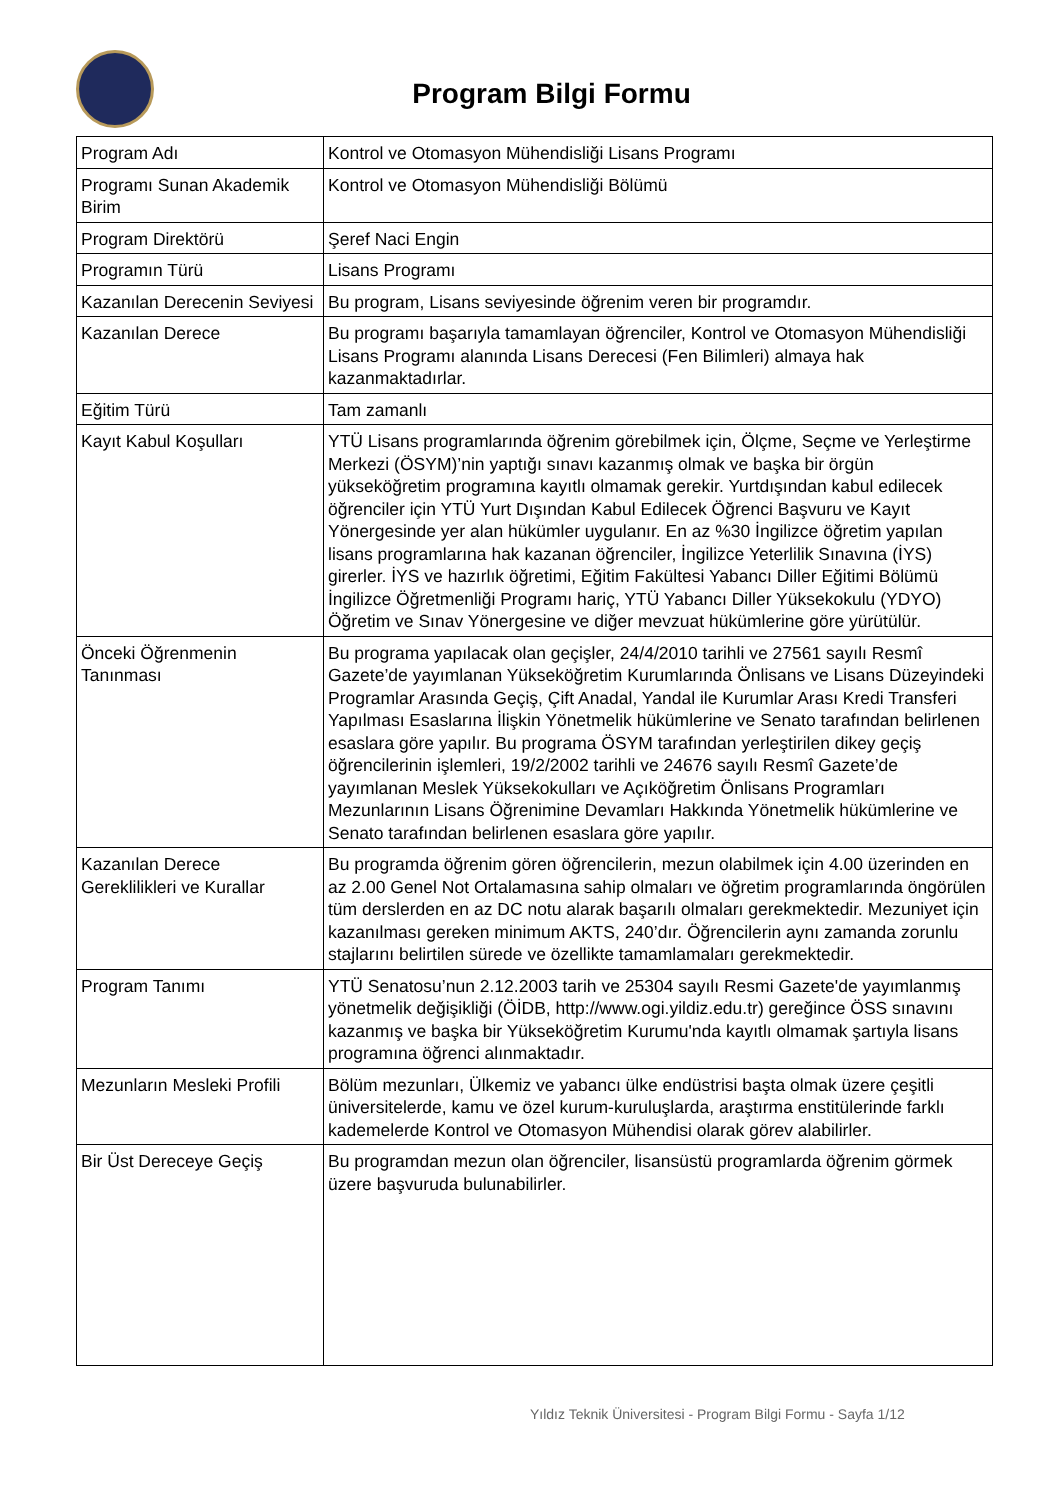Program Bilgi Formu
| Program Adı | Kontrol ve Otomasyon Mühendisliği Lisans Programı |
| Programı Sunan Akademik Birim | Kontrol ve Otomasyon Mühendisliği Bölümü |
| Program Direktörü | Şeref Naci Engin |
| Programın Türü | Lisans Programı |
| Kazanılan Derecenin Seviyesi | Bu program, Lisans seviyesinde öğrenim veren bir programdır. |
| Kazanılan Derece | Bu programı başarıyla tamamlayan öğrenciler, Kontrol ve Otomasyon Mühendisliği Lisans Programı alanında Lisans Derecesi (Fen Bilimleri) almaya hak kazanmaktadırlar. |
| Eğitim Türü | Tam zamanlı |
| Kayıt Kabul Koşulları | YTÜ Lisans programlarında öğrenim görebilmek için, Ölçme, Seçme ve Yerleştirme Merkezi (ÖSYM)’nin yaptığı sınavı kazanmış olmak ve başka bir örgün yükseköğretim programına kayıtlı olmamak gerekir. Yurtdışından kabul edilecek öğrenciler için YTÜ Yurt Dışından Kabul Edilecek Öğrenci Başvuru ve Kayıt Yönergesinde yer alan hükümler uygulanır. En az %30 İngilizce öğretim yapılan lisans programlarına hak kazanan öğrenciler, İngilizce Yeterlilik Sınavına (İYS) girerler. İYS ve hazırlık öğretimi, Eğitim Fakültesi Yabancı Diller Eğitimi Bölümü İngilizce Öğretmenliği Programı hariç, YTÜ Yabancı Diller Yüksekokulu (YDYO) Öğretim ve Sınav Yönergesine ve diğer mevzuat hükümlerine göre yürütülür. |
| Önceki Öğrenmenin Tanınması | Bu programa yapılacak olan geçişler, 24/4/2010 tarihli ve 27561 sayılı Resmî Gazete’de yayımlanan Yükseköğretim Kurumlarında Önlisans ve Lisans Düzeyindeki Programlar Arasında Geçiş, Çift Anadal, Yandal ile Kurumlar Arası Kredi Transferi Yapılması Esaslarına İlişkin Yönetmelik hükümlerine ve Senato tarafından belirlenen esaslara göre yapılır. Bu programa ÖSYM tarafından yerleştirilen dikey geçiş öğrencilerinin işlemleri, 19/2/2002 tarihli ve 24676 sayılı Resmî Gazete’de yayımlanan Meslek Yüksekokulları ve Açıköğretim Önlisans Programları Mezunlarının Lisans Öğrenimine Devamları Hakkında Yönetmelik hükümlerine ve Senato tarafından belirlenen esaslara göre yapılır. |
| Kazanılan Derece Gereklilikleri ve Kurallar | Bu programda öğrenim gören öğrencilerin, mezun olabilmek için 4.00 üzerinden en az 2.00 Genel Not Ortalamasına sahip olmaları ve öğretim programlarında öngörülen tüm derslerden en az DC notu alarak başarılı olmaları gerekmektedir. Mezuniyet için kazanılması gereken minimum AKTS, 240’dır. Öğrencilerin aynı zamanda zorunlu stajlarını belirtilen sürede ve özellikte tamamlamaları gerekmektedir. |
| Program Tanımı | YTÜ Senatosu’nun 2.12.2003 tarih ve 25304 sayılı Resmi Gazete'de yayımlanmış yönetmelik değişikliği (ÖİDB, http://www.ogi.yildiz.edu.tr) gereğince ÖSS sınavını kazanmış ve başka bir Yükseköğretim Kurumu'nda kayıtlı olmamak şartıyla lisans programına öğrenci alınmaktadır. |
| Mezunların Mesleki Profili | Bölüm mezunları, Ülkemiz ve yabancı ülke endüstrisi başta olmak üzere çeşitli üniversitelerde, kamu ve özel kurum-kuruluşlarda, araştırma enstitülerinde farklı kademelerde Kontrol ve Otomasyon Mühendisi olarak görev alabilirler. |
| Bir Üst Dereceye Geçiş | Bu programdan mezun olan öğrenciler, lisansüstü programlarda öğrenim görmek üzere başvuruda bulunabilirler. |
Yıldız Teknik Üniversitesi - Program Bilgi Formu - Sayfa 1/12